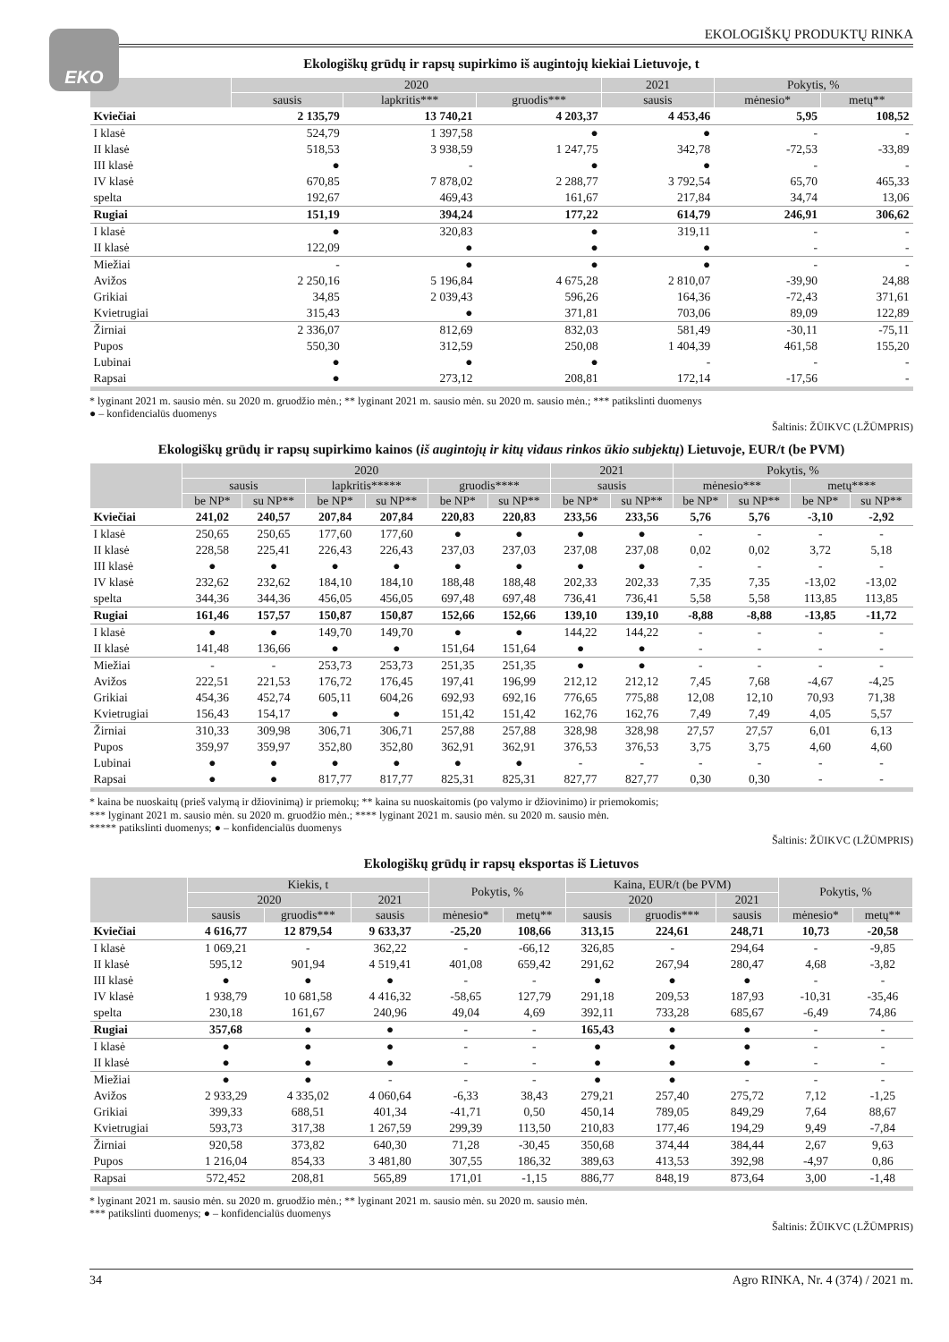EKO
EKOLOGIŠKŲ PRODUKTŲ RINKA
Ekologiškų grūdų ir rapsų supirkimo iš augintojų kiekiai Lietuvoje, t
| | 2020 | | | 2021 | Pokytis, % | |
| --- | --- | --- | --- | --- | --- | --- |
| | sausis | lapkritis*** | gruodis*** | sausis | mėnesio* | metų** |
| Kviečiai | 2 135,79 | 13 740,21 | 4 203,37 | 4 453,46 | 5,95 | 108,52 |
| I klasė | 524,79 | 1 397,58 | ● | ● | - | - |
| II klasė | 518,53 | 3 938,59 | 1 247,75 | 342,78 | -72,53 | -33,89 |
| III klasė | ● | - | ● | ● | - | - |
| IV klasė | 670,85 | 7 878,02 | 2 288,77 | 3 792,54 | 65,70 | 465,33 |
| spelta | 192,67 | 469,43 | 161,67 | 217,84 | 34,74 | 13,06 |
| Rugiai | 151,19 | 394,24 | 177,22 | 614,79 | 246,91 | 306,62 |
| I klasė | ● | 320,83 | ● | 319,11 | - | - |
| II klasė | 122,09 | ● | ● | ● | - | - |
| Miežiai | - | ● | ● | ● | - | - |
| Avižos | 2 250,16 | 5 196,84 | 4 675,28 | 2 810,07 | -39,90 | 24,88 |
| Grikiai | 34,85 | 2 039,43 | 596,26 | 164,36 | -72,43 | 371,61 |
| Kvietrugiai | 315,43 | ● | 371,81 | 703,06 | 89,09 | 122,89 |
| Žirniai | 2 336,07 | 812,69 | 832,03 | 581,49 | -30,11 | -75,11 |
| Pupos | 550,30 | 312,59 | 250,08 | 1 404,39 | 461,58 | 155,20 |
| Lubinai | ● | ● | ● | - | - | - |
| Rapsai | ● | 273,12 | 208,81 | 172,14 | -17,56 | - |
* lyginant 2021 m. sausio mėn. su 2020 m. gruodžio mėn.; ** lyginant 2021 m. sausio mėn. su 2020 m. sausio mėn.; *** patikslinti duomenys
● – konfidencialūs duomenys
Šaltinis: ŽŪIKVC (LŽŪMPRIS)
Ekologiškų grūdų ir rapsų supirkimo kainos (iš augintojų ir kitų vidaus rinkos ūkio subjektų) Lietuvoje, EUR/t (be PVM)
| | 2020 | | | | | | 2021 | | Pokytis, % | | | |
| --- | --- | --- | --- | --- | --- | --- | --- | --- | --- | --- | --- | --- |
| | sausis | | lapkritis***** | | gruodis**** | | sausis | | mėnesio*** | | metų**** | |
| | be NP* | su NP** | be NP* | su NP** | be NP* | su NP** | be NP* | su NP** | be NP* | su NP** | be NP* | su NP** |
| Kviečiai | 241,02 | 240,57 | 207,84 | 207,84 | 220,83 | 220,83 | 233,56 | 233,56 | 5,76 | 5,76 | -3,10 | -2,92 |
| I klasė | 250,65 | 250,65 | 177,60 | 177,60 | ● | ● | ● | ● | - | - | - | - |
| II klasė | 228,58 | 225,41 | 226,43 | 226,43 | 237,03 | 237,03 | 237,08 | 237,08 | 0,02 | 0,02 | 3,72 | 5,18 |
| III klasė | ● | ● | ● | ● | ● | ● | ● | ● | - | - | - | - |
| IV klasė | 232,62 | 232,62 | 184,10 | 184,10 | 188,48 | 188,48 | 202,33 | 202,33 | 7,35 | 7,35 | -13,02 | -13,02 |
| spelta | 344,36 | 344,36 | 456,05 | 456,05 | 697,48 | 697,48 | 736,41 | 736,41 | 5,58 | 5,58 | 113,85 | 113,85 |
| Rugiai | 161,46 | 157,57 | 150,87 | 150,87 | 152,66 | 152,66 | 139,10 | 139,10 | -8,88 | -8,88 | -13,85 | -11,72 |
| I klasė | ● | ● | 149,70 | 149,70 | ● | ● | 144,22 | 144,22 | - | - | - | - |
| II klasė | 141,48 | 136,66 | ● | ● | 151,64 | 151,64 | ● | ● | - | - | - | - |
| Miežiai | - | - | 253,73 | 253,73 | 251,35 | 251,35 | ● | ● | - | - | - | - |
| Avižos | 222,51 | 221,53 | 176,72 | 176,45 | 197,41 | 196,99 | 212,12 | 212,12 | 7,45 | 7,68 | -4,67 | -4,25 |
| Grikiai | 454,36 | 452,74 | 605,11 | 604,26 | 692,93 | 692,16 | 776,65 | 775,88 | 12,08 | 12,10 | 70,93 | 71,38 |
| Kvietrugiai | 156,43 | 154,17 | ● | ● | 151,42 | 151,42 | 162,76 | 162,76 | 7,49 | 7,49 | 4,05 | 5,57 |
| Žirniai | 310,33 | 309,98 | 306,71 | 306,71 | 257,88 | 257,88 | 328,98 | 328,98 | 27,57 | 27,57 | 6,01 | 6,13 |
| Pupos | 359,97 | 359,97 | 352,80 | 352,80 | 362,91 | 362,91 | 376,53 | 376,53 | 3,75 | 3,75 | 4,60 | 4,60 |
| Lubinai | ● | ● | ● | ● | ● | ● | - | - | - | - | - | - |
| Rapsai | ● | ● | 817,77 | 817,77 | 825,31 | 825,31 | 827,77 | 827,77 | 0,30 | 0,30 | - | - |
* kaina be nuoskaitų (prieš valymą ir džiovinimą) ir priemokų; ** kaina su nuoskaitomis (po valymo ir džiovinimo) ir priemokomis;
*** lyginant 2021 m. sausio mėn. su 2020 m. gruodžio mėn.; **** lyginant 2021 m. sausio mėn. su 2020 m. sausio mėn.
***** patikslinti duomenys; ● – konfidencialūs duomenys
Šaltinis: ŽŪIKVC (LŽŪMPRIS)
Ekologiškų grūdų ir rapsų eksportas iš Lietuvos
| | Kiekis, t | | | Pokytis, % | | Kaina, EUR/t (be PVM) | | | Pokytis, % | |
| --- | --- | --- | --- | --- | --- | --- | --- | --- | --- | --- |
| | 2020 | | 2021 | | | 2020 | | 2021 | | |
| | sausis | gruodis*** | sausis | mėnesio* | metų** | sausis | gruodis*** | sausis | mėnesio* | metų** |
| Kviečiai | 4 616,77 | 12 879,54 | 9 633,37 | -25,20 | 108,66 | 313,15 | 224,61 | 248,71 | 10,73 | -20,58 |
| I klasė | 1 069,21 | - | 362,22 | - | -66,12 | 326,85 | - | 294,64 | - | -9,85 |
| II klasė | 595,12 | 901,94 | 4 519,41 | 401,08 | 659,42 | 291,62 | 267,94 | 280,47 | 4,68 | -3,82 |
| III klasė | ● | ● | ● | - | - | ● | ● | ● | - | - |
| IV klasė | 1 938,79 | 10 681,58 | 4 416,32 | -58,65 | 127,79 | 291,18 | 209,53 | 187,93 | -10,31 | -35,46 |
| spelta | 230,18 | 161,67 | 240,96 | 49,04 | 4,69 | 392,11 | 733,28 | 685,67 | -6,49 | 74,86 |
| Rugiai | 357,68 | ● | ● | - | - | 165,43 | ● | ● | - | - |
| I klasė | ● | ● | ● | - | - | ● | ● | ● | - | - |
| II klasė | ● | ● | ● | - | - | ● | ● | ● | - | - |
| Miežiai | ● | ● | - | - | - | ● | ● | - | - | - |
| Avižos | 2 933,29 | 4 335,02 | 4 060,64 | -6,33 | 38,43 | 279,21 | 257,40 | 275,72 | 7,12 | -1,25 |
| Grikiai | 399,33 | 688,51 | 401,34 | -41,71 | 0,50 | 450,14 | 789,05 | 849,29 | 7,64 | 88,67 |
| Kvietrugiai | 593,73 | 317,38 | 1 267,59 | 299,39 | 113,50 | 210,83 | 177,46 | 194,29 | 9,49 | -7,84 |
| Žirniai | 920,58 | 373,82 | 640,30 | 71,28 | -30,45 | 350,68 | 374,44 | 384,44 | 2,67 | 9,63 |
| Pupos | 1 216,04 | 854,33 | 3 481,80 | 307,55 | 186,32 | 389,63 | 413,53 | 392,98 | -4,97 | 0,86 |
| Rapsai | 572,452 | 208,81 | 565,89 | 171,01 | -1,15 | 886,77 | 848,19 | 873,64 | 3,00 | -1,48 |
* lyginant 2021 m. sausio mėn. su 2020 m. gruodžio mėn.; ** lyginant 2021 m. sausio mėn. su 2020 m. sausio mėn.
*** patikslinti duomenys; ● – konfidencialūs duomenys
Šaltinis: ŽŪIKVC (LŽŪMPRIS)
34 Agro RINKA, Nr. 4 (374) / 2021 m.